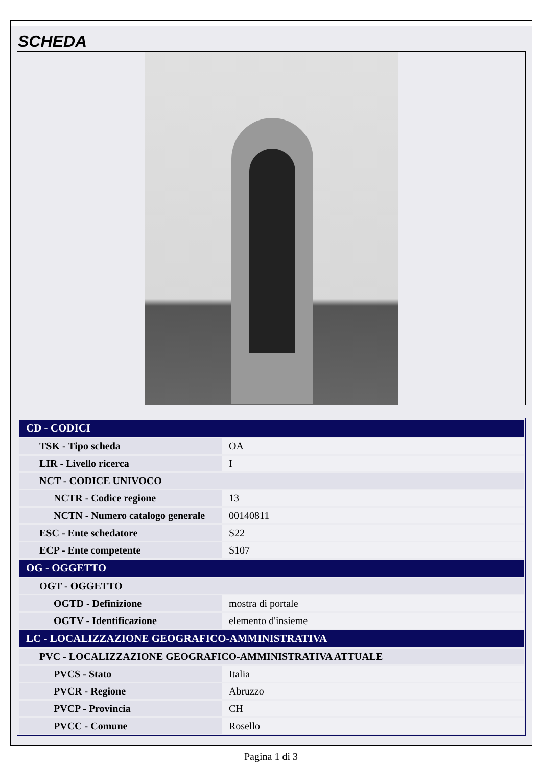SCHEDA
| CD - CODICI | |
| TSK - Tipo scheda | OA |
| LIR - Livello ricerca | I |
| NCT - CODICE UNIVOCO | |
| NCTR - Codice regione | 13 |
| NCTN - Numero catalogo generale | 00140811 |
| ESC - Ente schedatore | S22 |
| ECP - Ente competente | S107 |
| OG - OGGETTO | |
| OGT - OGGETTO | |
| OGTD - Definizione | mostra di portale |
| OGTV - Identificazione | elemento d'insieme |
| LC - LOCALIZZAZIONE GEOGRAFICO-AMMINISTRATIVA | |
| PVC - LOCALIZZAZIONE GEOGRAFICO-AMMINISTRATIVA ATTUALE | |
| PVCS - Stato | Italia |
| PVCR - Regione | Abruzzo |
| PVCP - Provincia | CH |
| PVCC - Comune | Rosello |
Pagina 1 di 3